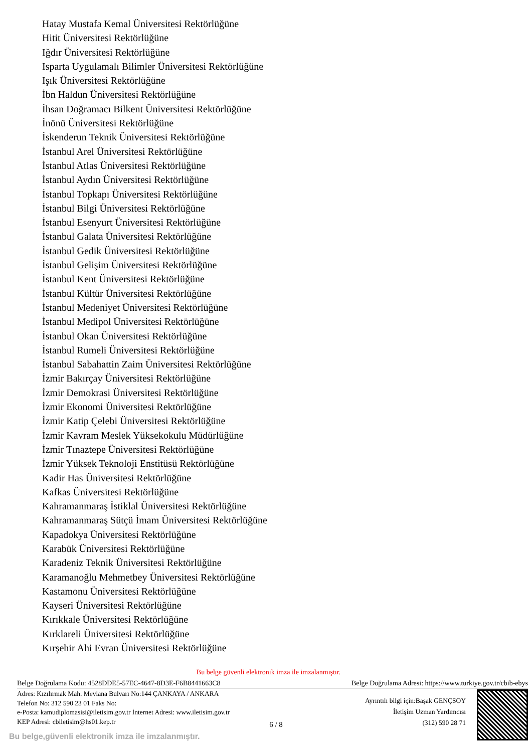Hatay Mustafa Kemal Üniversitesi Rektörlüğüne
Hitit Üniversitesi Rektörlüğüne
Iğdır Üniversitesi Rektörlüğüne
Isparta Uygulamalı Bilimler Üniversitesi Rektörlüğüne
Işık Üniversitesi Rektörlüğüne
İbn Haldun Üniversitesi Rektörlüğüne
İhsan Doğramacı Bilkent Üniversitesi Rektörlüğüne
İnönü Üniversitesi Rektörlüğüne
İskenderun Teknik Üniversitesi Rektörlüğüne
İstanbul Arel Üniversitesi Rektörlüğüne
İstanbul Atlas Üniversitesi Rektörlüğüne
İstanbul Aydın Üniversitesi Rektörlüğüne
İstanbul Topkapı Üniversitesi Rektörlüğüne
İstanbul Bilgi Üniversitesi Rektörlüğüne
İstanbul Esenyurt Üniversitesi Rektörlüğüne
İstanbul Galata Üniversitesi Rektörlüğüne
İstanbul Gedik Üniversitesi Rektörlüğüne
İstanbul Gelişim Üniversitesi Rektörlüğüne
İstanbul Kent Üniversitesi Rektörlüğüne
İstanbul Kültür Üniversitesi Rektörlüğüne
İstanbul Medeniyet Üniversitesi Rektörlüğüne
İstanbul Medipol Üniversitesi Rektörlüğüne
İstanbul Okan Üniversitesi Rektörlüğüne
İstanbul Rumeli Üniversitesi Rektörlüğüne
İstanbul Sabahattin Zaim Üniversitesi Rektörlüğüne
İzmir Bakırçay Üniversitesi Rektörlüğüne
İzmir Demokrasi Üniversitesi Rektörlüğüne
İzmir Ekonomi Üniversitesi Rektörlüğüne
İzmir Katip Çelebi Üniversitesi Rektörlüğüne
İzmir Kavram Meslek Yüksekokulu Müdürlüğüne
İzmir Tınaztepe Üniversitesi Rektörlüğüne
İzmir Yüksek Teknoloji Enstitüsü Rektörlüğüne
Kadir Has Üniversitesi Rektörlüğüne
Kafkas Üniversitesi Rektörlüğüne
Kahramanmaraş İstiklal Üniversitesi Rektörlüğüne
Kahramanmaraş Sütçü İmam Üniversitesi Rektörlüğüne
Kapadokya Üniversitesi Rektörlüğüne
Karabük Üniversitesi Rektörlüğüne
Karadeniz Teknik Üniversitesi Rektörlüğüne
Karamanoğlu Mehmetbey Üniversitesi Rektörlüğüne
Kastamonu Üniversitesi Rektörlüğüne
Kayseri Üniversitesi Rektörlüğüne
Kırıkkale Üniversitesi Rektörlüğüne
Kırklareli Üniversitesi Rektörlüğüne
Kırşehir Ahi Evran Üniversitesi Rektörlüğüne
Bu belge güvenli elektronik imza ile imzalanmıştır.
Belge Doğrulama Kodu: 4528DDE5-57EC-4647-8D3E-F6B8441663C8 Belge Doğrulama Adresi: https://www.turkiye.gov.tr/cbib-ebys
Adres: Kızılırmak Mah. Mevlana Bulvarı No:144 ÇANKAYA / ANKARA
Telefon No: 312 590 23 01 Faks No:
e-Posta: kamudiplomasisi@iletisim.gov.tr İnternet Adresi: www.iletisim.gov.tr
KEP Adresi: cbiletisim@hs01.kep.tr
Ayrıntılı bilgi için:Başak GENÇSOY
İletişim Uzman Yardımcısı
(312) 590 28 71
6 / 8
Bu belge,güvenli elektronik imza ile imzalanmıştır.